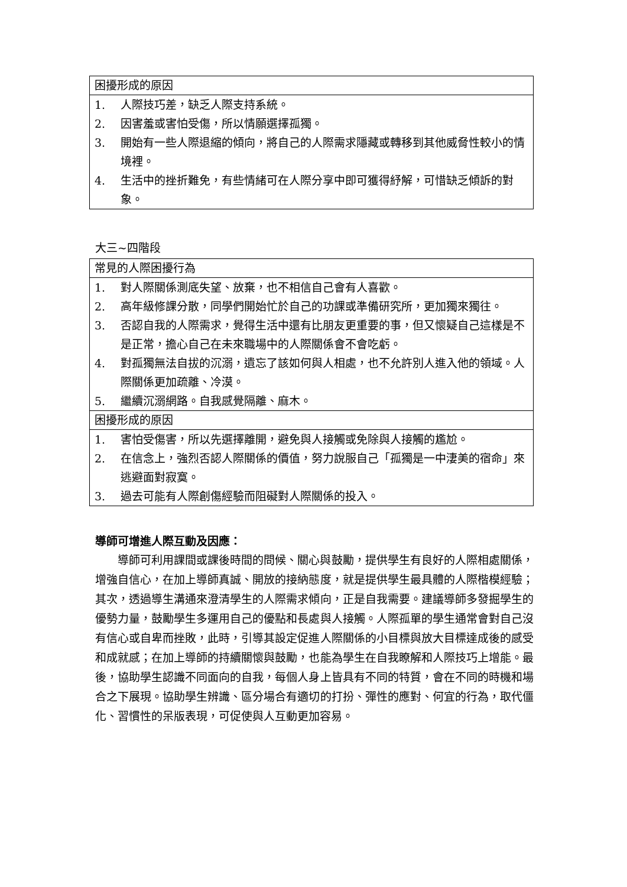| 困擾形成的原因 |
| 1. 人際技巧差，缺乏人際支持系統。 2. 因害羞或害怕受傷，所以情願選擇孤獨。 3. 開始有一些人際退縮的傾向，將自己的人際需求隱藏或轉移到其他威脅性較小的情境裡。 4. 生活中的挫折難免，有些情緒可在人際分享中即可獲得紓解，可惜缺乏傾訴的對象。 |
大三~四階段
| 常見的人際困擾行為 |
| 1. 對人際關係測底失望、放棄，也不相信自己會有人喜歡。 2. 高年級修課分散，同學們開始忙於自己的功課或準備研究所，更加獨來獨往。 3. 否認自我的人際需求，覺得生活中還有比朋友更重要的事，但又懷疑自己這樣是不是正常，擔心自己在未來職場中的人際關係會不會吃虧。 4. 對孤獨無法自拔的沉溺，遺忘了該如何與人相處，也不允許別人進入他的領域。人際關係更加疏離、冷漠。 5. 繼續沉溺網路。自我感覺隔離、麻木。 |
| 困擾形成的原因 |
| 1. 害怕受傷害，所以先選擇離開，避免與人接觸或免除與人接觸的尷尬。 2. 在信念上，強烈否認人際關係的價值，努力說服自己「孤獨是一中淒美的宿命」來逃避面對寂寞。 3. 過去可能有人際創傷經驗而阻礙對人際關係的投入。 |
導師可增進人際互動及因應：
導師可利用課間或課後時間的問候、關心與鼓勵，提供學生有良好的人際相處關係，增強自信心，在加上導師真誠、開放的接納態度，就是提供學生最具體的人際楷模經驗；其次，透過導生溝通來澄清學生的人際需求傾向，正是自我需要。建議導師多發掘學生的優勢力量，鼓勵學生多運用自己的優點和長處與人接觸。人際孤單的學生通常會對自己沒有信心或自卑而挫敗，此時，引導其設定促進人際關係的小目標與放大目標達成後的感受和成就感；在加上導師的持續關懷與鼓勵，也能為學生在自我瞭解和人際技巧上增能。最後，協助學生認識不同面向的自我，每個人身上皆具有不同的特質，會在不同的時機和場合之下展現。協助學生辨識、區分場合有適切的打扮、彈性的應對、何宜的行為，取代僵化、習慣性的呆版表現，可促使與人互動更加容易。